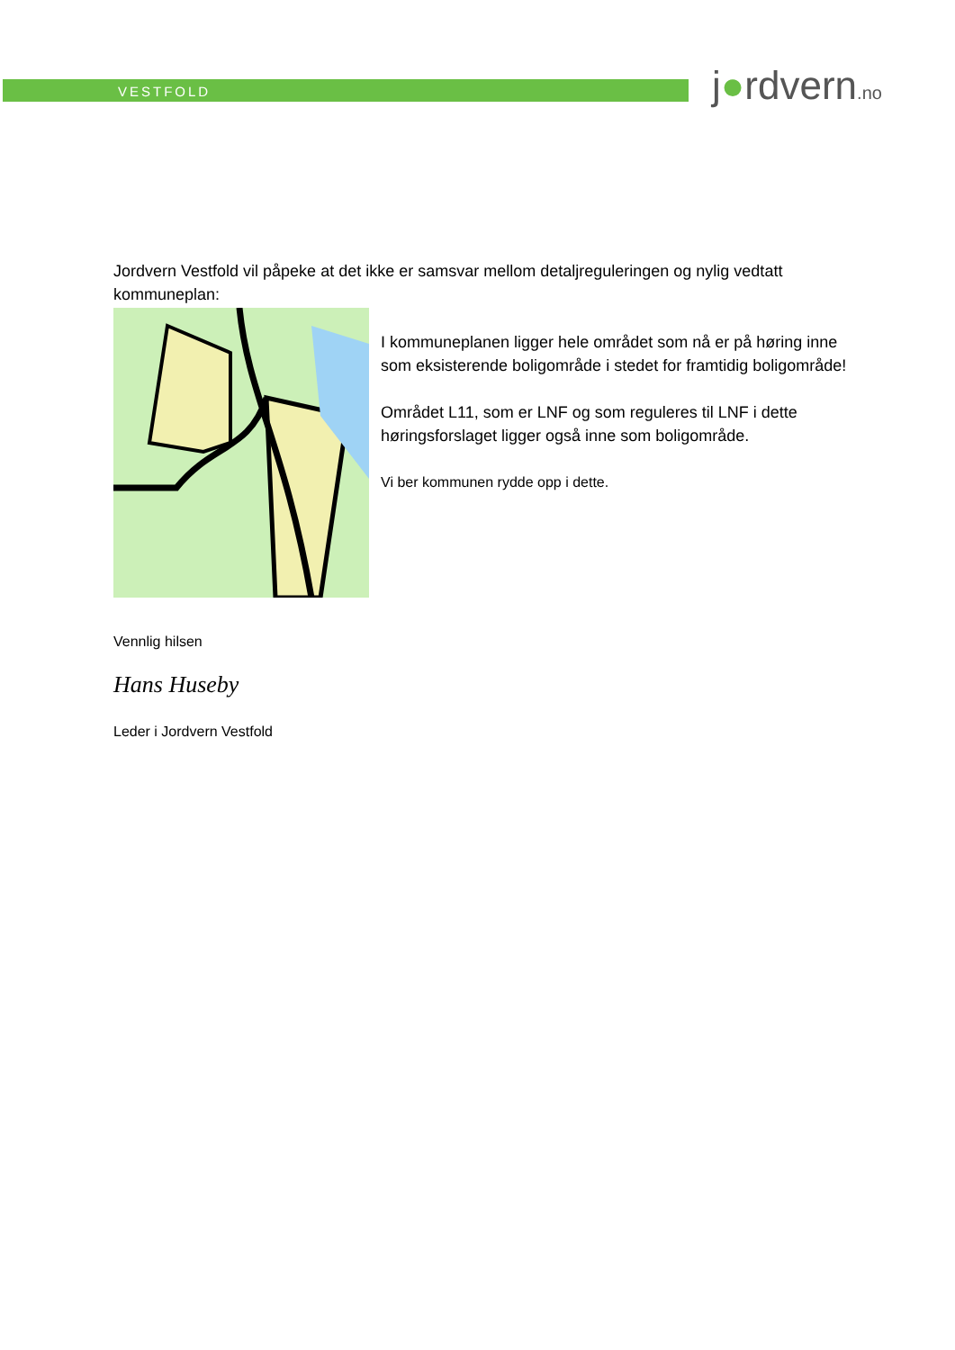VESTFOLD
j●rdvern.no
Jordvern Vestfold vil påpeke at det ikke er samsvar mellom detaljreguleringen og nylig vedtatt kommuneplan:
I kommuneplanen ligger hele området som nå er på høring inne som eksisterende boligområde i stedet for framtidig boligområde!
Området L11, som er LNF og som reguleres til LNF i dette høringsforslaget ligger også inne som boligområde.
Vi ber kommunen rydde opp i dette.
Vennlig hilsen
Hans Huseby
Leder i Jordvern Vestfold